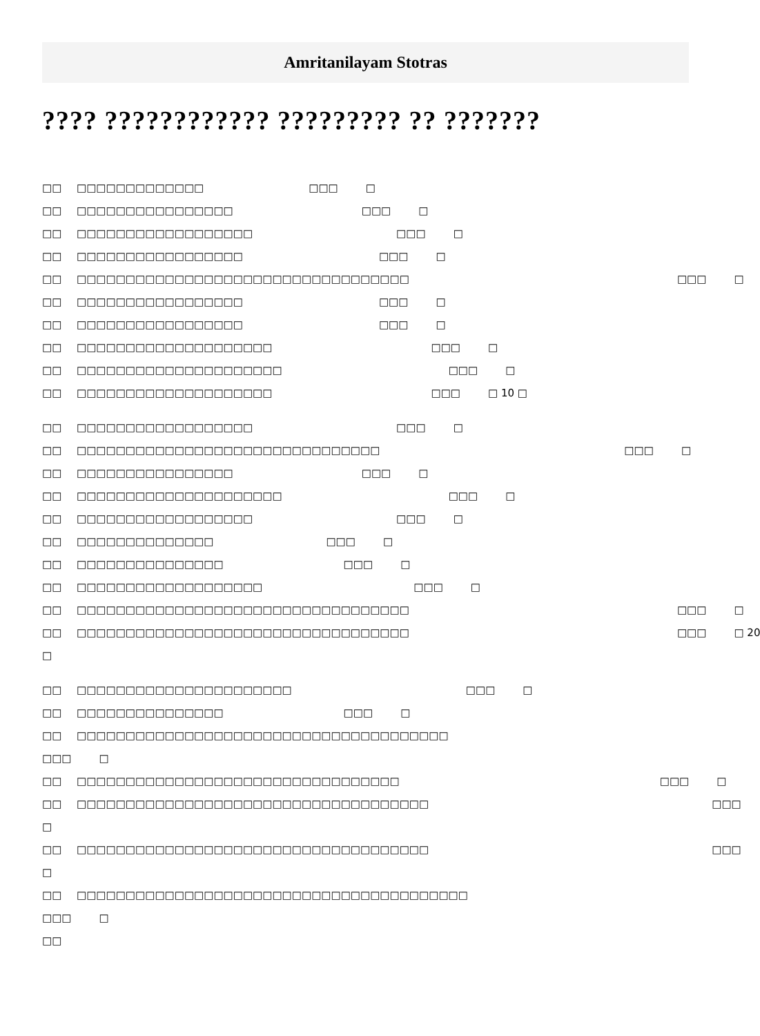Amritanilayam Stotras
???? ???????????? ????????? ?? ???????
□□ □□□□□□□□□□□□□ □□□ □
□□ □□□□□□□□□□□□□□□□ □□□ □
□□ □□□□□□□□□□□□□□□□□□ □□□ □
□□ □□□□□□□□□□□□□□□□□ □□□ □
□□ □□□□□□□□□□□□□□□□□□□□□□□□□□□□□□□□□□ □□□ □
□□ □□□□□□□□□□□□□□□□□ □□□ □
□□ □□□□□□□□□□□□□□□□□ □□□ □
□□ □□□□□□□□□□□□□□□□□□□□ □□□ □
□□ □□□□□□□□□□□□□□□□□□□□□ □□□ □
□□ □□□□□□□□□□□□□□□□□□□□ □□□ □ 10 □
□□ □□□□□□□□□□□□□□□□□□ □□□ □
□□ □□□□□□□□□□□□□□□□□□□□□□□□□□□□□□□ □□□ □
□□ □□□□□□□□□□□□□□□□ □□□ □
□□ □□□□□□□□□□□□□□□□□□□□□ □□□ □
□□ □□□□□□□□□□□□□□□□□□ □□□ □
□□ □□□□□□□□□□□□□□ □□□ □
□□ □□□□□□□□□□□□□□□ □□□ □
□□ □□□□□□□□□□□□□□□□□□□ □□□ □
□□ □□□□□□□□□□□□□□□□□□□□□□□□□□□□□□□□□□ □□□ □
□□ □□□□□□□□□□□□□□□□□□□□□□□□□□□□□□□□□□ □□□ □ 20
□
□□ □□□□□□□□□□□□□□□□□□□□□□ □□□ □
□□ □□□□□□□□□□□□□□□ □□□ □
□□ □□□□□□□□□□□□□□□□□□□□□□□□□□□□□□□□□□□□□□
□□□ □
□□ □□□□□□□□□□□□□□□□□□□□□□□□□□□□□□□□□ □□□ □
□□ □□□□□□□□□□□□□□□□□□□□□□□□□□□□□□□□□□□□ □□□
□
□□ □□□□□□□□□□□□□□□□□□□□□□□□□□□□□□□□□□□□ □□□
□
□□ □□□□□□□□□□□□□□□□□□□□□□□□□□□□□□□□□□□□□□□□
□□□ □
□□